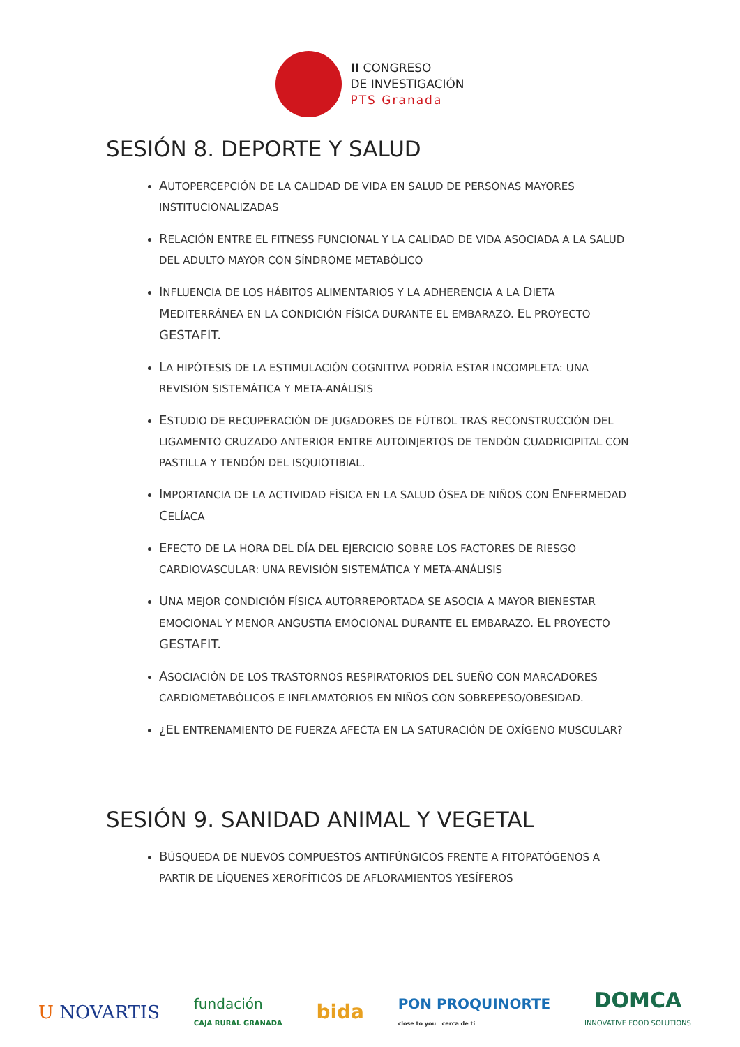II CONGRESO
DE INVESTIGACIÓN
PTS Granada
SESIÓN 8. DEPORTE Y SALUD
AUTOPERCEPCIÓN DE LA CALIDAD DE VIDA EN SALUD DE PERSONAS MAYORES INSTITUCIONALIZADAS
RELACIÓN ENTRE EL FITNESS FUNCIONAL Y LA CALIDAD DE VIDA ASOCIADA A LA SALUD DEL ADULTO MAYOR CON SÍNDROME METABÓLICO
INFLUENCIA DE LOS HÁBITOS ALIMENTARIOS Y LA ADHERENCIA A LA DIETA MEDITERRÁNEA EN LA CONDICIÓN FÍSICA DURANTE EL EMBARAZO. EL PROYECTO GESTAFIT.
LA HIPÓTESIS DE LA ESTIMULACIÓN COGNITIVA PODRÍA ESTAR INCOMPLETA: UNA REVISIÓN SISTEMÁTICA Y META-ANÁLISIS
ESTUDIO DE RECUPERACIÓN DE JUGADORES DE FÚTBOL TRAS RECONSTRUCCIÓN DEL LIGAMENTO CRUZADO ANTERIOR ENTRE AUTOINJERTOS DE TENDÓN CUADRICIPITAL CON PASTILLA Y TENDÓN DEL ISQUIOTIBIAL.
IMPORTANCIA DE LA ACTIVIDAD FÍSICA EN LA SALUD ÓSEA DE NIÑOS CON ENFERMEDAD CELÍACA
EFECTO DE LA HORA DEL DÍA DEL EJERCICIO SOBRE LOS FACTORES DE RIESGO CARDIOVASCULAR: UNA REVISIÓN SISTEMÁTICA Y META-ANÁLISIS
UNA MEJOR CONDICIÓN FÍSICA AUTORREPORTADA SE ASOCIA A MAYOR BIENESTAR EMOCIONAL Y MENOR ANGUSTIA EMOCIONAL DURANTE EL EMBARAZO. EL PROYECTO GESTAFIT.
ASOCIACIÓN DE LOS TRASTORNOS RESPIRATORIOS DEL SUEÑO CON MARCADORES CARDIOMETABÓLICOS E INFLAMATORIOS EN NIÑOS CON SOBREPESO/OBESIDAD.
¿EL ENTRENAMIENTO DE FUERZA AFECTA EN LA SATURACIÓN DE OXÍGENO MUSCULAR?
SESIÓN 9. SANIDAD ANIMAL Y VEGETAL
BÚSQUEDA DE NUEVOS COMPUESTOS ANTIFÚNGICOS FRENTE A FITOPATÓGENOS A PARTIR DE LÍQUENES XEROFÍTICOS DE AFLORAMIENTOS YESÍFEROS
U NOVARTIS fundación
CAJA RURAL GRANADA bida PON PROQUINORTE
close to you | cerca de ti DOMCA
INNOVATIVE FOOD SOLUTIONS